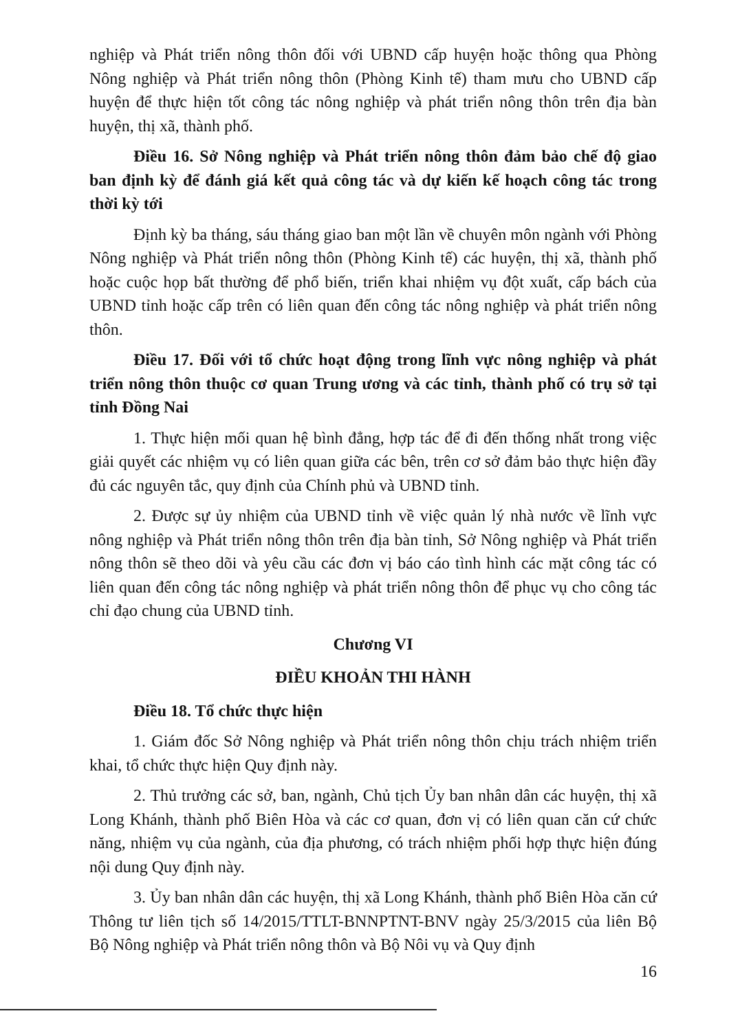nghiệp và Phát triển nông thôn đối với UBND cấp huyện hoặc thông qua Phòng Nông nghiệp và Phát triển nông thôn (Phòng Kinh tế) tham mưu cho UBND cấp huyện để thực hiện tốt công tác nông nghiệp và phát triển nông thôn trên địa bàn huyện, thị xã, thành phố.
Điều 16. Sở Nông nghiệp và Phát triển nông thôn đảm bảo chế độ giao ban định kỳ để đánh giá kết quả công tác và dự kiến kế hoạch công tác trong thời kỳ tới
Định kỳ ba tháng, sáu tháng giao ban một lần về chuyên môn ngành với Phòng Nông nghiệp và Phát triển nông thôn (Phòng Kinh tế) các huyện, thị xã, thành phố hoặc cuộc họp bất thường để phổ biến, triển khai nhiệm vụ đột xuất, cấp bách của UBND tỉnh hoặc cấp trên có liên quan đến công tác nông nghiệp và phát triển nông thôn.
Điều 17. Đối với tổ chức hoạt động trong lĩnh vực nông nghiệp và phát triển nông thôn thuộc cơ quan Trung ương và các tỉnh, thành phố có trụ sở tại tỉnh Đồng Nai
1. Thực hiện mối quan hệ bình đẳng, hợp tác để đi đến thống nhất trong việc giải quyết các nhiệm vụ có liên quan giữa các bên, trên cơ sở đảm bảo thực hiện đầy đủ các nguyên tắc, quy định của Chính phủ và UBND tỉnh.
2. Được sự ủy nhiệm của UBND tỉnh về việc quản lý nhà nước về lĩnh vực nông nghiệp và Phát triển nông thôn trên địa bàn tỉnh, Sở Nông nghiệp và Phát triển nông thôn sẽ theo dõi và yêu cầu các đơn vị báo cáo tình hình các mặt công tác có liên quan đến công tác nông nghiệp và phát triển nông thôn để phục vụ cho công tác chỉ đạo chung của UBND tỉnh.
Chương VI
ĐIỀU KHOẢN THI HÀNH
Điều 18. Tổ chức thực hiện
1. Giám đốc Sở Nông nghiệp và Phát triển nông thôn chịu trách nhiệm triển khai, tổ chức thực hiện Quy định này.
2. Thủ trưởng các sở, ban, ngành, Chủ tịch Ủy ban nhân dân các huyện, thị xã Long Khánh, thành phố Biên Hòa và các cơ quan, đơn vị có liên quan căn cứ chức năng, nhiệm vụ của ngành, của địa phương, có trách nhiệm phối hợp thực hiện đúng nội dung Quy định này.
3. Ủy ban nhân dân các huyện, thị xã Long Khánh, thành phố Biên Hòa căn cứ Thông tư liên tịch số 14/2015/TTLT-BNNPTNT-BNV ngày 25/3/2015 của liên Bộ Bộ Nông nghiệp và Phát triển nông thôn và Bộ Nôi vụ và Quy định
16